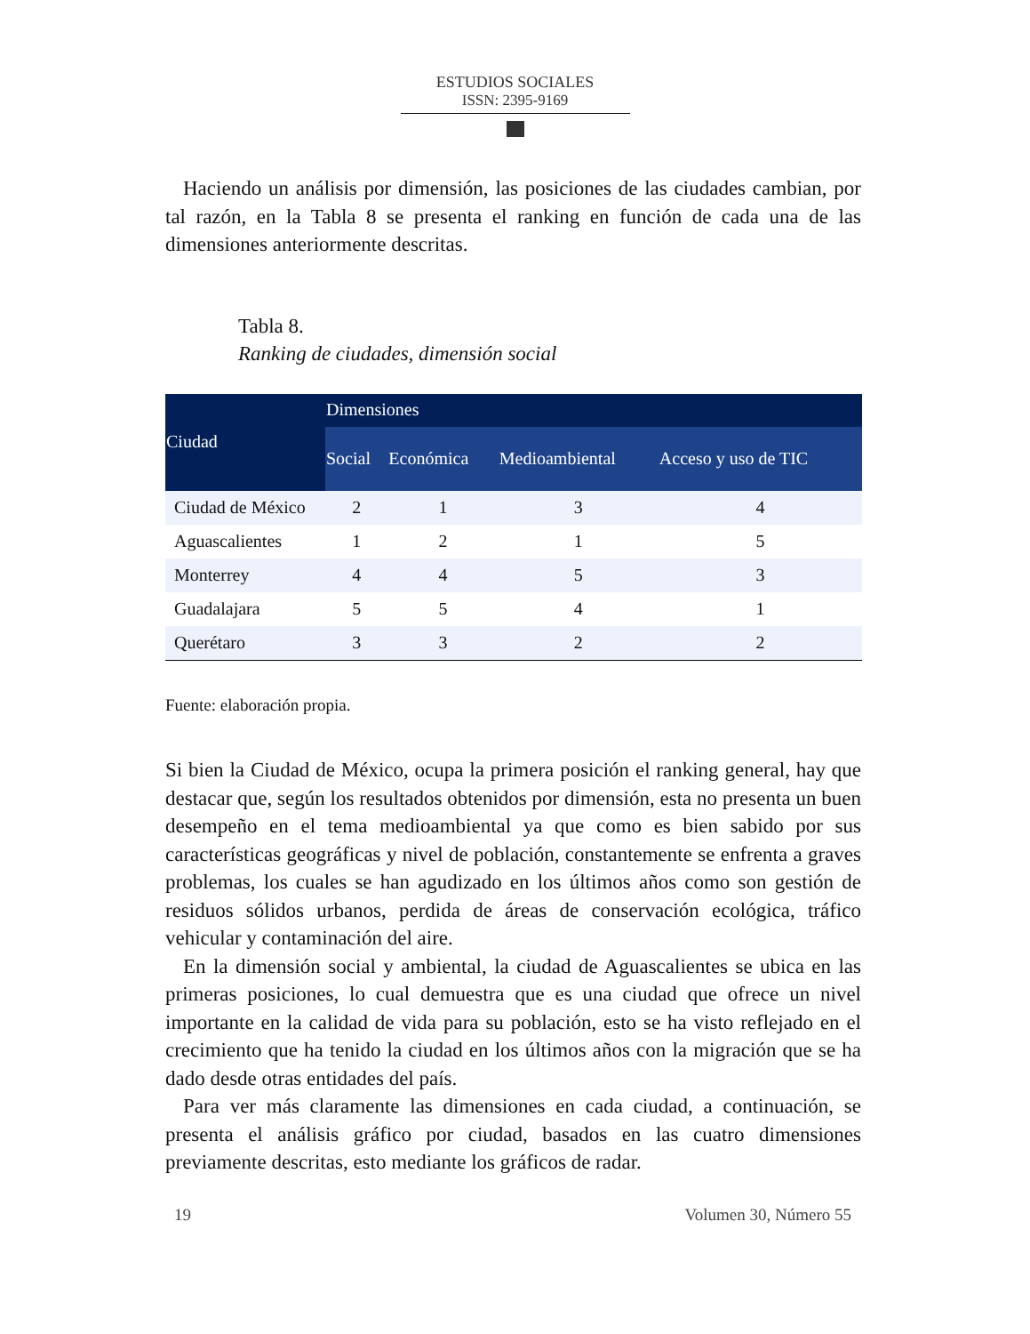ESTUDIOS SOCIALES
ISSN: 2395-9169
Haciendo un análisis por dimensión, las posiciones de las ciudades cambian, por tal razón, en la Tabla 8 se presenta el ranking en función de cada una de las dimensiones anteriormente descritas.
Tabla 8.
Ranking de ciudades, dimensión social
| Ciudad | Dimensiones | | | |
| --- | --- | --- | --- | --- |
| | Social | Económica | Medioambiental | Acceso y uso de TIC |
| Ciudad de México | 2 | 1 | 3 | 4 |
| Aguascalientes | 1 | 2 | 1 | 5 |
| Monterrey | 4 | 4 | 5 | 3 |
| Guadalajara | 5 | 5 | 4 | 1 |
| Querétaro | 3 | 3 | 2 | 2 |
Fuente: elaboración propia.
Si bien la Ciudad de México, ocupa la primera posición el ranking general, hay que destacar que, según los resultados obtenidos por dimensión, esta no presenta un buen desempeño en el tema medioambiental ya que como es bien sabido por sus características geográficas y nivel de población, constantemente se enfrenta a graves problemas, los cuales se han agudizado en los últimos años como son gestión de residuos sólidos urbanos, perdida de áreas de conservación ecológica, tráfico vehicular y contaminación del aire.
En la dimensión social y ambiental, la ciudad de Aguascalientes se ubica en las primeras posiciones, lo cual demuestra que es una ciudad que ofrece un nivel importante en la calidad de vida para su población, esto se ha visto reflejado en el crecimiento que ha tenido la ciudad en los últimos años con la migración que se ha dado desde otras entidades del país.
Para ver más claramente las dimensiones en cada ciudad, a continuación, se presenta el análisis gráfico por ciudad, basados en las cuatro dimensiones previamente descritas, esto mediante los gráficos de radar.
19 Volumen 30, Número 55